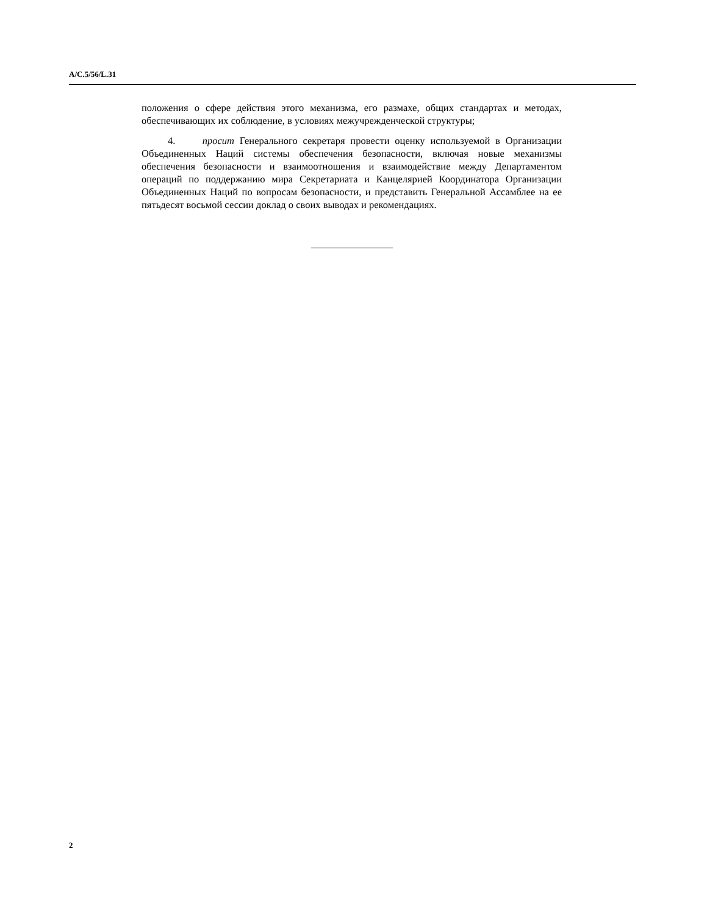A/C.5/56/L.31
положения о сфере действия этого механизма, его размахе, общих стандартах и методах, обеспечивающих их соблюдение, в условиях межучрежденческой структуры;
4. просит Генерального секретаря провести оценку используемой в Организации Объединенных Наций системы обеспечения безопасности, включая новые механизмы обеспечения безопасности и взаимоотношения и взаимодействие между Департаментом операций по поддержанию мира Секретариата и Канцелярией Координатора Организации Объединенных Наций по вопросам безопасности, и представить Генеральной Ассамблее на ее пятьдесят восьмой сессии доклад о своих выводах и рекомендациях.
2